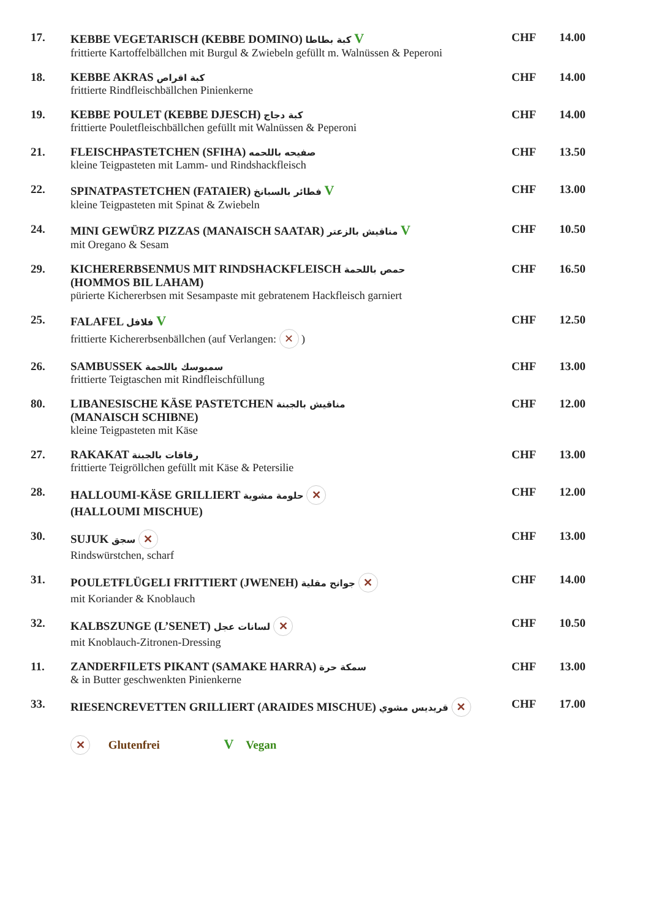17. KEBBE VEGETARISCH (KEBBE DOMINO) كبة بطاطا V
frittierte Kartoffelbällchen mit Burgul & Zwiebeln gefüllt m. Walnüssen & Peperoni
CHF 14.00
18. KEBBE AKRAS كبة اقراص
frittierte Rindfleischbällchen Pinienkerne
CHF 14.00
19. KEBBE POULET (KEBBE DJESCH) كبة دجاج
frittierte Pouletfleischbällchen gefüllt mit Walnüssen & Peperoni
CHF 14.00
21. FLEISCHPASTETCHEN (SFIHA) صفيحه باللحمه
kleine Teigpasteten mit Lamm- und Rindshackfleisch
CHF 13.50
22. SPINATPASTETCHEN (FATAIER) فطائر بالسبانخ V
kleine Teigpasteten mit Spinat & Zwiebeln
CHF 13.00
24. MINI GEWÜRZ PIZZAS (MANAISCH SAATAR) مناقيش بالزعتر V
mit Oregano & Sesam
CHF 10.50
29. KICHERERBSENMUS MIT RINDSHACKFLEISCH حمص باللحمة
(HOMMOS BIL LAHAM)
pürierte Kichererbsen mit Sesampaste mit gebratenem Hackfleisch garniert
CHF 16.50
25. FALAFEL فلافل V
frittierte Kichererbsenbällchen (auf Verlangen: ✕ )
CHF 12.50
26. SAMBUSSEK سمبوسك باللحمة
frittierte Teigtaschen mit Rindfleischfüllung
CHF 13.00
80. LIBANESISCHE KÄSE PASTETCHEN مناقيش بالجبنة
(MANAISCH SCHIBNE)
kleine Teigpasteten mit Käse
CHF 12.00
27. RAKAKAT رقاقات بالجبنة
frittierte Teigröllchen gefüllt mit Käse & Petersilie
CHF 13.00
28. HALLOUMI-KÄSE GRILLIERT حلومة مشوية ✕
(HALLOUMI MISCHUE)
CHF 12.00
30. SUJUK سجق ✕
Rindswürstchen, scharf
CHF 13.00
31. POULETFLÜGELI FRITTIERT (JWENEH) جوانح مقلية ✕
mit Koriander & Knoblauch
CHF 14.00
32. KALBSZUNGE (L’SENET) لسانات عجل ✕
mit Knoblauch-Zitronen-Dressing
CHF 10.50
11. ZANDERFILETS PIKANT (SAMAKE HARRA) سمكة حرة
& in Butter geschwenkten Pinienkerne
CHF 13.00
33. RIESENCREVETTEN GRILLIERT (ARAIDES MISCHUE) قريديس مشوي ✕
CHF 17.00
✕ Glutenfrei V Vegan